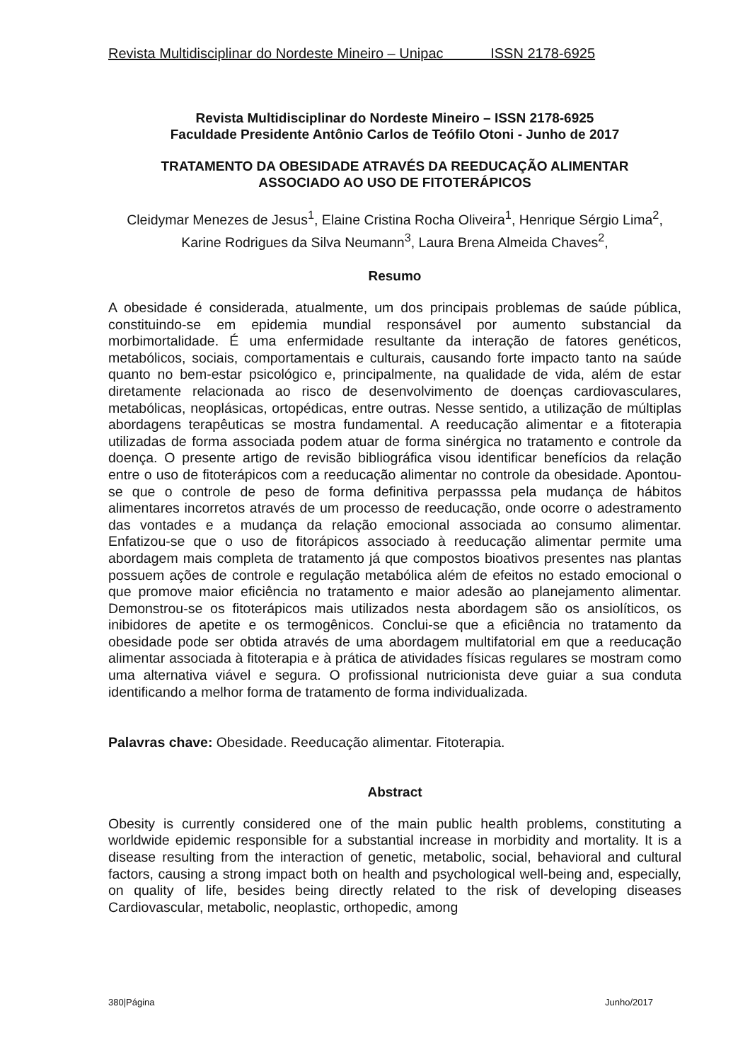Revista Multidisciplinar do Nordeste Mineiro – Unipac ISSN 2178-6925
Revista Multidisciplinar do Nordeste Mineiro – ISSN 2178-6925
Faculdade Presidente Antônio Carlos de Teófilo Otoni - Junho de 2017
TRATAMENTO DA OBESIDADE ATRAVÉS DA REEDUCAÇÃO ALIMENTAR
ASSOCIADO AO USO DE FITOTERÁPICOS
Cleidymar Menezes de Jesus<sup>1</sup>, Elaine Cristina Rocha Oliveira<sup>1</sup>, Henrique Sérgio Lima<sup>2</sup>, Karine Rodrigues da Silva Neumann<sup>3</sup>, Laura Brena Almeida Chaves<sup>2</sup>,
Resumo
A obesidade é considerada, atualmente, um dos principais problemas de saúde pública, constituindo-se em epidemia mundial responsável por aumento substancial da morbimortalidade. É uma enfermidade resultante da interação de fatores genéticos, metabólicos, sociais, comportamentais e culturais, causando forte impacto tanto na saúde quanto no bem-estar psicológico e, principalmente, na qualidade de vida, além de estar diretamente relacionada ao risco de desenvolvimento de doenças cardiovasculares, metabólicas, neoplásicas, ortopédicas, entre outras. Nesse sentido, a utilização de múltiplas abordagens terapêuticas se mostra fundamental. A reeducação alimentar e a fitoterapia utilizadas de forma associada podem atuar de forma sinérgica no tratamento e controle da doença. O presente artigo de revisão bibliográfica visou identificar benefícios da relação entre o uso de fitoterápicos com a reeducação alimentar no controle da obesidade. Apontou-se que o controle de peso de forma definitiva perpasssa pela mudança de hábitos alimentares incorretos através de um processo de reeducação, onde ocorre o adestramento das vontades e a mudança da relação emocional associada ao consumo alimentar. Enfatizou-se que o uso de fitorápicos associado à reeducação alimentar permite uma abordagem mais completa de tratamento já que compostos bioativos presentes nas plantas possuem ações de controle e regulação metabólica além de efeitos no estado emocional o que promove maior eficiência no tratamento e maior adesão ao planejamento alimentar. Demonstrou-se os fitoterápicos mais utilizados nesta abordagem são os ansiolíticos, os inibidores de apetite e os termogênicos. Conclui-se que a eficiência no tratamento da obesidade pode ser obtida através de uma abordagem multifatorial em que a reeducação alimentar associada à fitoterapia e à prática de atividades físicas regulares se mostram como uma alternativa viável e segura. O profissional nutricionista deve guiar a sua conduta identificando a melhor forma de tratamento de forma individualizada.
Palavras chave: Obesidade. Reeducação alimentar. Fitoterapia.
Abstract
Obesity is currently considered one of the main public health problems, constituting a worldwide epidemic responsible for a substantial increase in morbidity and mortality. It is a disease resulting from the interaction of genetic, metabolic, social, behavioral and cultural factors, causing a strong impact both on health and psychological well-being and, especially, on quality of life, besides being directly related to the risk of developing diseases Cardiovascular, metabolic, neoplastic, orthopedic, among
380|Página Junho/2017